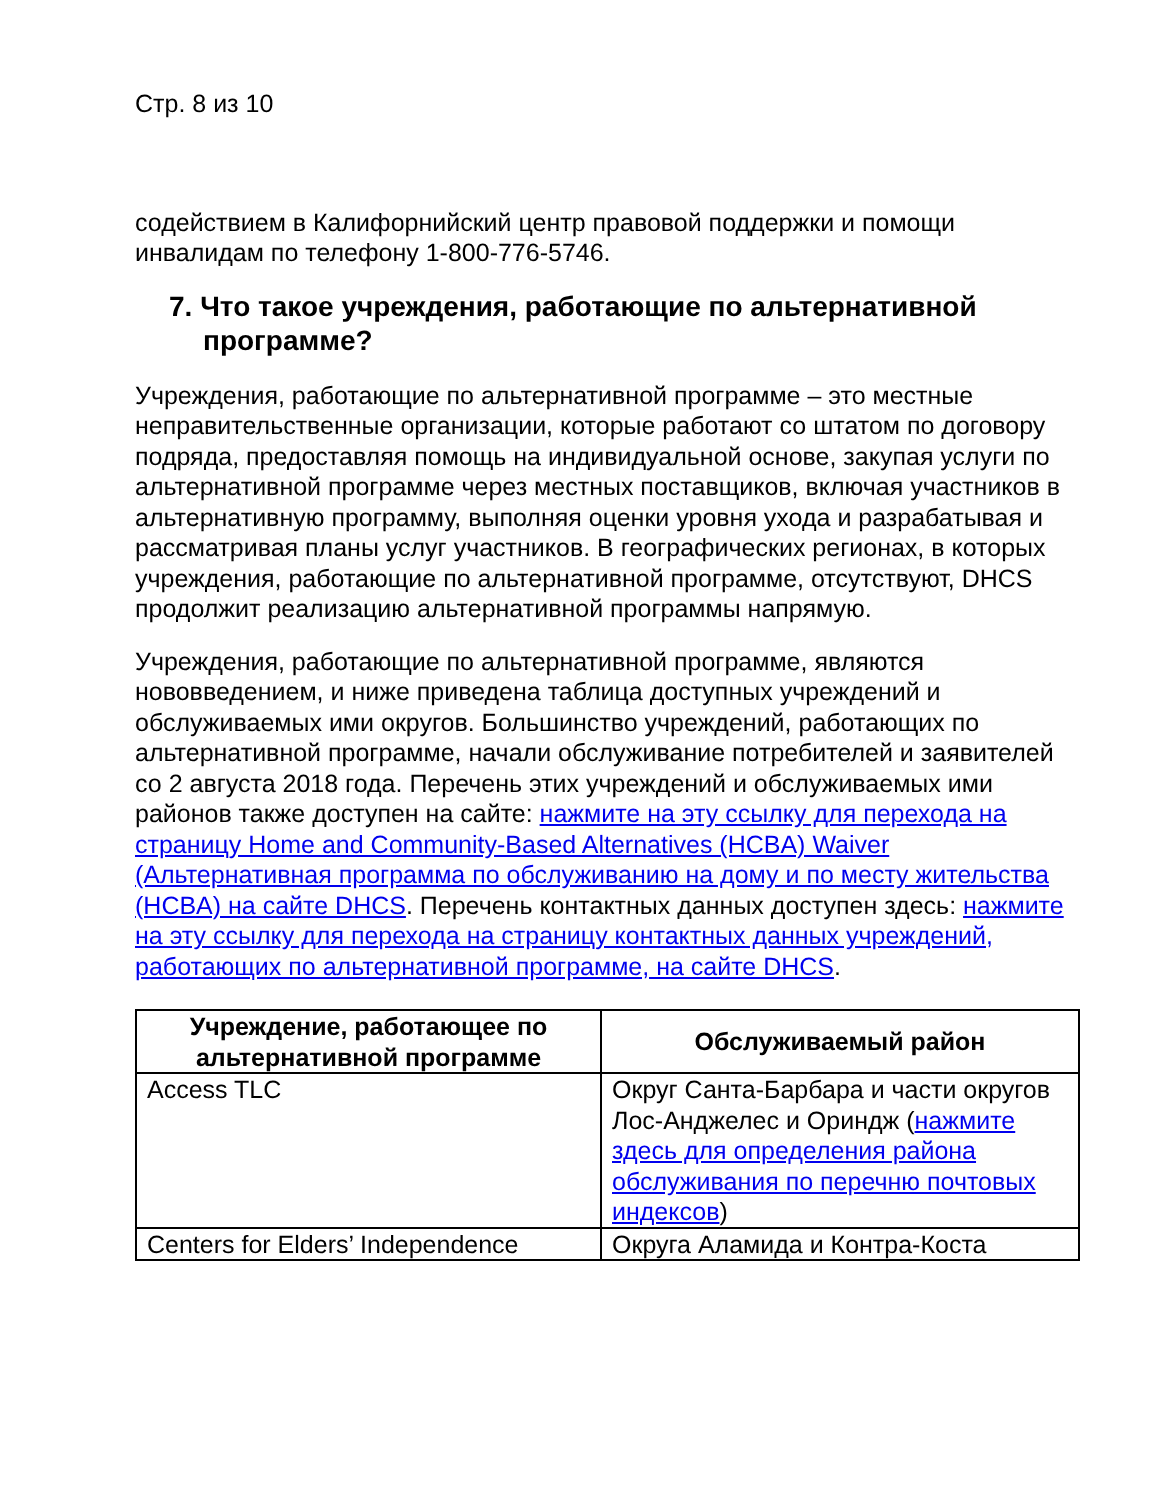Стр. 8 из 10
содействием в Калифорнийский центр правовой поддержки и помощи инвалидам по телефону 1-800-776-5746.
7. Что такое учреждения, работающие по альтернативной программе?
Учреждения, работающие по альтернативной программе – это местные неправительственные организации, которые работают со штатом по договору подряда, предоставляя помощь на индивидуальной основе, закупая услуги по альтернативной программе через местных поставщиков, включая участников в альтернативную программу, выполняя оценки уровня ухода и разрабатывая и рассматривая планы услуг участников. В географических регионах, в которых учреждения, работающие по альтернативной программе, отсутствуют, DHCS продолжит реализацию альтернативной программы напрямую.
Учреждения, работающие по альтернативной программе, являются нововведением, и ниже приведена таблица доступных учреждений и обслуживаемых ими округов. Большинство учреждений, работающих по альтернативной программе, начали обслуживание потребителей и заявителей со 2 августа 2018 года. Перечень этих учреждений и обслуживаемых ими районов также доступен на сайте: нажмите на эту ссылку для перехода на страницу Home and Community-Based Alternatives (HCBA) Waiver (Альтернативная программа по обслуживанию на дому и по месту жительства (HCBA) на сайте DHCS. Перечень контактных данных доступен здесь: нажмите на эту ссылку для перехода на страницу контактных данных учреждений, работающих по альтернативной программе, на сайте DHCS.
| Учреждение, работающее по альтернативной программе | Обслуживаемый район |
| --- | --- |
| Access TLC | Округ Санта-Барбара и части округов Лос-Анджелес и Ориндж ( нажмите здесь для определения района обслуживания по перечню почтовых индексов ) |
| Centers for Elders’ Independence | Округа Аламида и Контра-Коста |